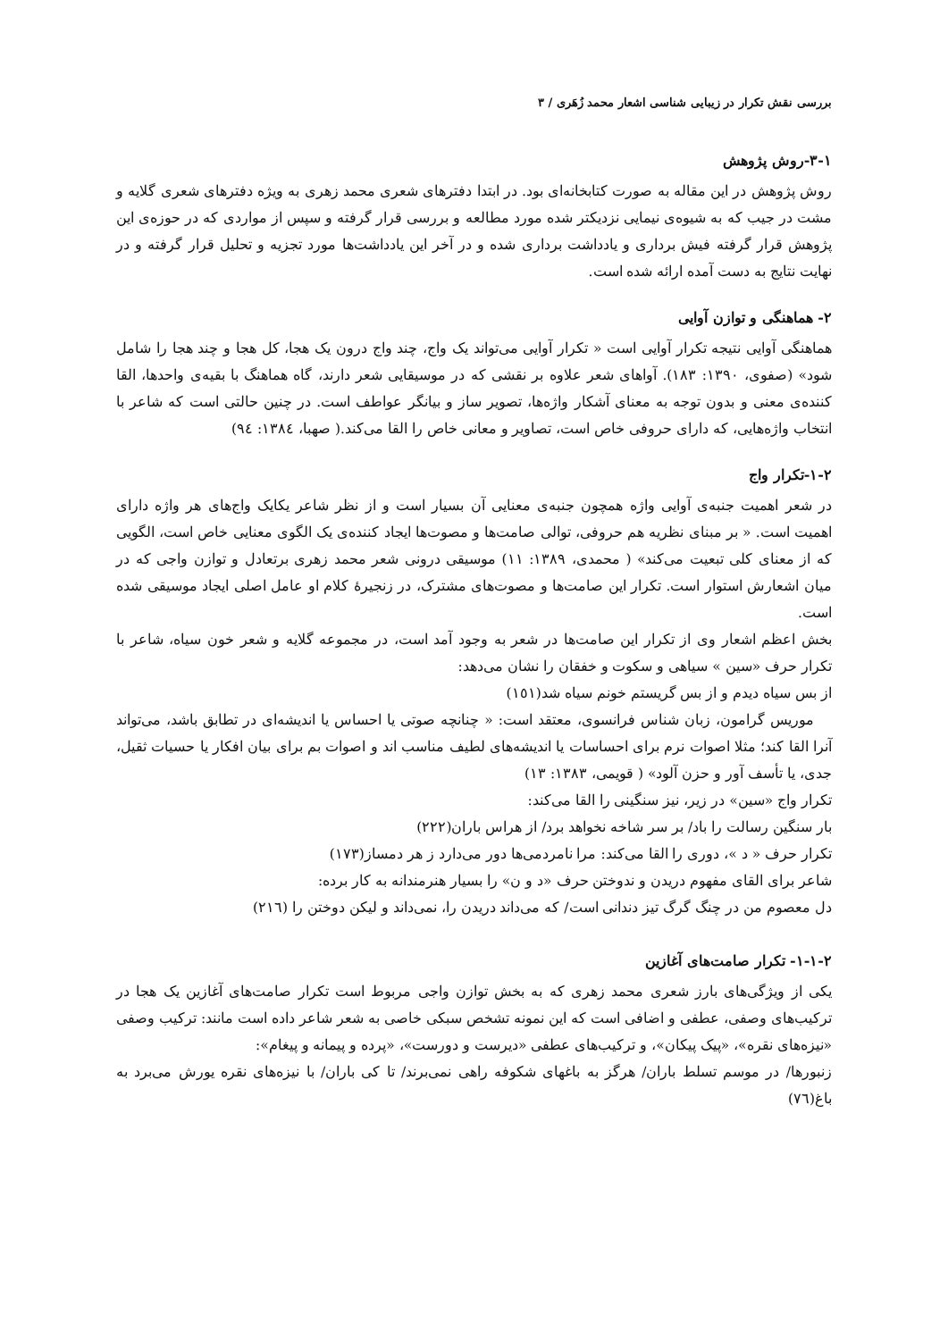بررسی نقش تکرار در زیبایی شناسی اشعار محمد زُهَری / ٣
١-٣-روش پژوهش
روش پژوهش در این مقاله به صورت کتابخانه‌ای بود. در ابتدا دفترهای شعری محمد زهری به ویژه دفترهای شعری گلایه و مشت در جیب که به شیوه‌ی نیمایی نزدیکتر شده مورد مطالعه و بررسی قرار گرفته و سپس از مواردی که در حوزه‌ی این پژوهش قرار گرفته فیش برداری و یادداشت برداری شده و در آخر این یادداشت‌ها مورد تجزیه و تحلیل قرار گرفته و در نهایت نتایج به دست آمده ارائه شده است.
٢- هماهنگی و توازن آوایی
هماهنگی آوایی نتیجه تکرار آوایی است « تکرار آوایی می‌تواند یک واج، چند واج درون یک هجا، کل هجا و چند هجا را شامل شود» (صفوی، ١٣٩٠: ١٨٣). آواهای شعر علاوه بر نقشی که در موسیقایی شعر دارند، گاه هماهنگ با بقیه‌ی واحدها، القا کننده‌ی معنی و بدون توجه به معنای آشکار واژه‌ها، تصویر ساز و بیانگر عواطف است. در چنین حالتی است که شاعر با انتخاب واژه‌هایی، که دارای حروفی خاص است، تصاویر و معانی خاص را القا می‌کند.( صهبا، ١٣٨٤: ٩٤)
٢-١-تکرار واج
در شعر اهمیت جنبه‌ی آوایی واژه همچون جنبه‌ی معنایی آن بسیار است و از نظر شاعر یکایک واج‌های هر واژه دارای اهمیت است. « بر مبنای نظریه هم حروفی، توالی صامت‌ها و مصوت‌ها ایجاد کننده‌ی یک الگوی معنایی خاص است، الگویی که از معنای کلی تبعیت می‌کند» ( محمدی، ١٣٨٩: ١١) موسیقی درونی شعر محمد زهری برتعادل و توازن واجی که در میان اشعارش استوار است. تکرار این صامت‌ها و مصوت‌های مشترک، در زنجیرۀ کلام او عامل اصلی ایجاد موسیقی شده است.
بخش اعظم اشعار وی از تکرار این صامت‌ها در شعر به وجود آمد است، در مجموعه گلایه و شعر خون سیاه، شاعر با تکرار حرف «سین » سیاهی و سکوت و خفقان را نشان می‌دهد:
از بس سیاه دیدم و از بس گریستم خونم سیاه شد(١٥١)
موریس گرامون، زبان شناس فرانسوی، معتقد است: « چنانچه صوتی یا احساس یا اندیشه‌ای در تطابق باشد، می‌تواند آنرا القا کند؛ مثلا اصوات نرم برای احساسات یا اندیشه‌های لطیف مناسب اند و اصوات بم برای بیان افکار یا حسیات ثقیل، جدی، یا تأسف آور و حزن آلود» ( قویمی، ١٣٨٣: ١٣)
تکرار واج «سین» در زیر، نیز سنگینی را القا می‌کند:
بار سنگین رسالت را باد/ بر سر شاخه نخواهد برد/ از هراس باران(٢٢٢)
تکرار حرف « د »، دوری را القا می‌کند: مرا نامردمی‌ها دور می‌دارد ز هر دمساز(١٧٣)
شاعر برای القای مفهوم دریدن و ندوختن حرف «د و ن» را بسیار هنرمندانه به کار برده:
دل معصوم من در چنگ گرگ تیز دندانی است/ که می‌داند دریدن را، نمی‌داند و لیکن دوختن را (٢١٦)
٢-١-١- تکرار صامت‌های آغازین
یکی از ویژگی‌های بارز شعری محمد زهری که به بخش توازن واجی مربوط است تکرار صامت‌های آغازین یک هجا در ترکیب‌های وصفی، عطفی و اضافی است که این نمونه تشخص سبکی خاصی به شعر شاعر داده است مانند: ترکیب وصفی «نیزه‌های نقره»، «پیک پیکان»، و ترکیب‌های عطفی «دیرست و دورست»، «پرده و پیمانه و پیغام»:
زنبورها/ در موسم تسلط باران/ هرگز به باغهای شکوفه راهی نمی‌برند/ تا کی باران/ با نیزه‌های نقره یورش می‌برد به باغ(٧٦)